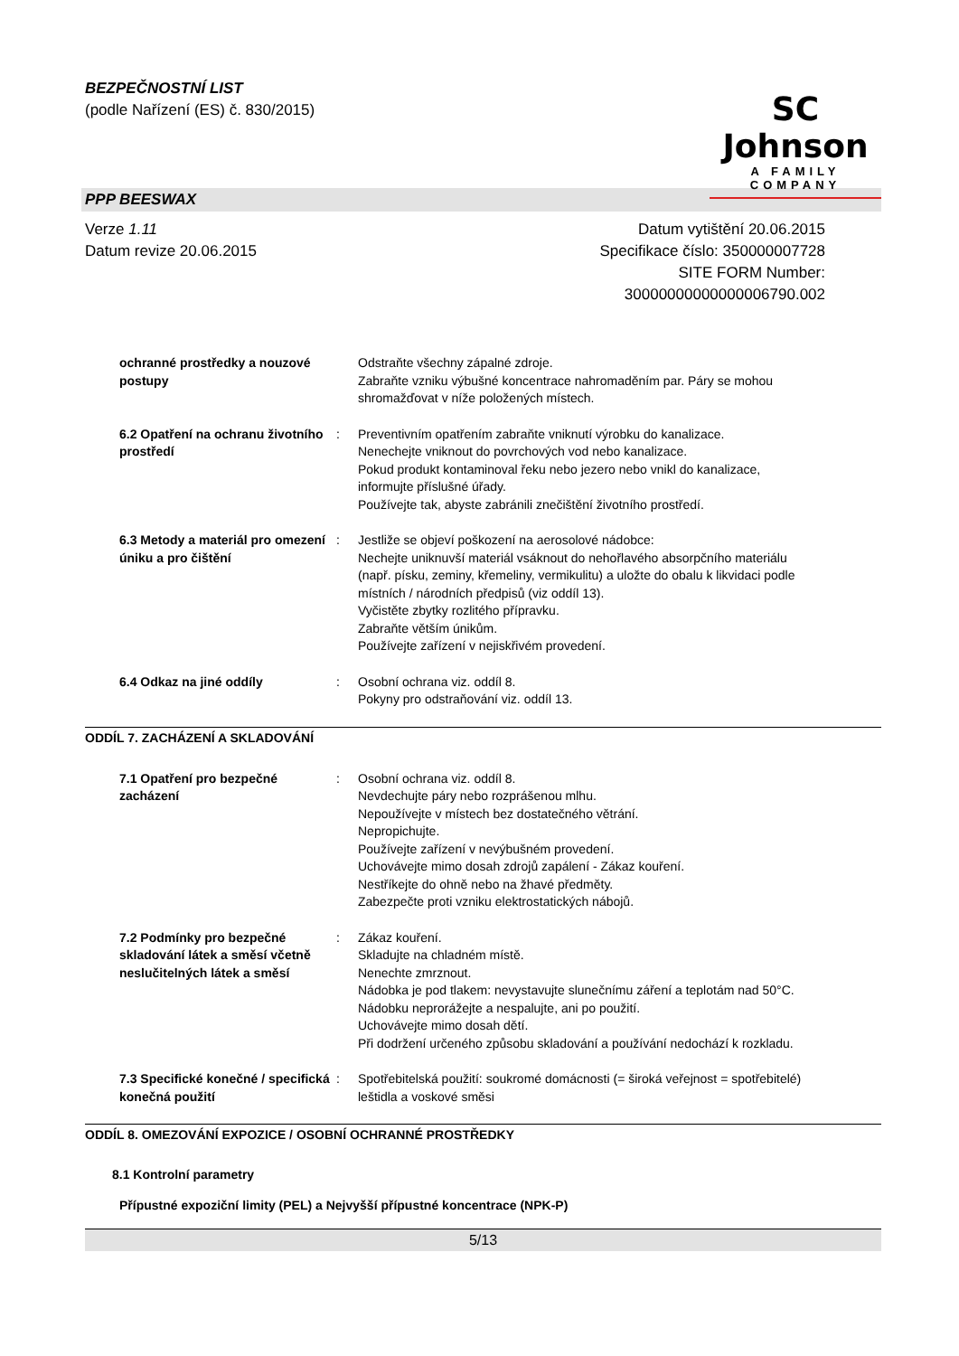BEZPEČNOSTNÍ LIST
(podle Nařízení (ES) č. 830/2015)
SC Johnson
A FAMILY COMPANY
PPP BEESWAX
Verze 1.11
Datum revize 20.06.2015
Datum vytištění 20.06.2015
Specifikace číslo: 350000007728
SITE FORM Number:
30000000000000006790.002
ochranné prostředky a nouzové postupy
Odstraňte všechny zápalné zdroje.
Zabraňte vzniku výbušné koncentrace nahromaděním par. Páry se mohou shromažďovat v níže položených místech.
6.2 Opatření na ochranu životního prostředí
: Preventivním opatřením zabraňte vniknutí výrobku do kanalizace.
Nenechejte vniknout do povrchových vod nebo kanalizace.
Pokud produkt kontaminoval řeku nebo jezero nebo vnikl do kanalizace, informujte příslušné úřady.
Používejte tak, abyste zabránili znečištění životního prostředí.
6.3 Metody a materiál pro omezení úniku a pro čištění
: Jestliže se objeví poškození na aerosolové nádobce:
Nechejte uniknuvší materiál vsáknout do nehořlavého absorpčního materiálu (např. písku, zeminy, křemeliny, vermikulitu) a uložte do obalu k likvidaci podle místních / národních předpisů (viz oddíl 13).
Vyčistěte zbytky rozlitého přípravku.
Zabraňte větším únikům.
Používejte zařízení v nejiskřivém provedení.
6.4 Odkaz na jiné oddíly : Osobní ochrana viz. oddíl 8.
Pokyny pro odstraňování viz. oddíl 13.
ODDÍL 7. ZACHÁZENÍ A SKLADOVÁNÍ
7.1 Opatření pro bezpečné zacházení
: Osobní ochrana viz. oddíl 8.
Nevdechujte páry nebo rozprášenou mlhu.
Nepoužívejte v místech bez dostatečného větrání.
Nepropichujte.
Používejte zařízení v nevýbušném provedení.
Uchovávejte mimo dosah zdrojů zapálení - Zákaz kouření.
Nestříkejte do ohně nebo na žhavé předměty.
Zabezpečte proti vzniku elektrostatických nábojů.
7.2 Podmínky pro bezpečné skladování látek a směsí včetně neslučitelných látek a směsí
: Zákaz kouření.
Skladujte na chladném místě.
Nenechte zmrznout.
Nádobka je pod tlakem: nevystavujte slunečnímu záření a teplotám nad 50°C. Nádobku neprorážejte a nespalujte, ani po použití.
Uchovávejte mimo dosah dětí.
Při dodržení určeného způsobu skladování a používání nedochází k rozkladu.
7.3 Specifické konečné / specifická konečná použití
: Spotřebitelská použití: soukromé domácnosti (= široká veřejnost = spotřebitelé)
leštidla a voskové směsi
ODDÍL 8. OMEZOVÁNÍ EXPOZICE / OSOBNÍ OCHRANNÉ PROSTŘEDKY
8.1 Kontrolní parametry
Přípustné expoziční limity (PEL) a Nejvyšší přípustné koncentrace (NPK-P)
5/13